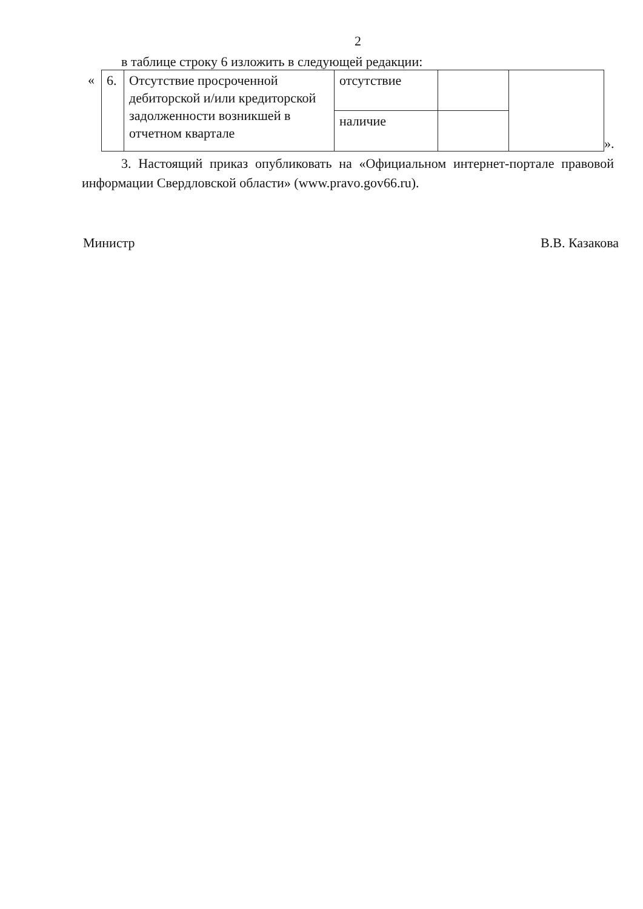2
в таблице строку 6 изложить в следующей редакции:
«
| 6. | Отсутствие просроченной дебиторской и/или кредиторской задолженности возникшей в отчетном квартале | отсутствие | | |
| | | наличие | | |
».
3. Настоящий приказ опубликовать на «Официальном интернет-портале правовой информации Свердловской области» (www.pravo.gov66.ru).
Министр В.В. Казакова